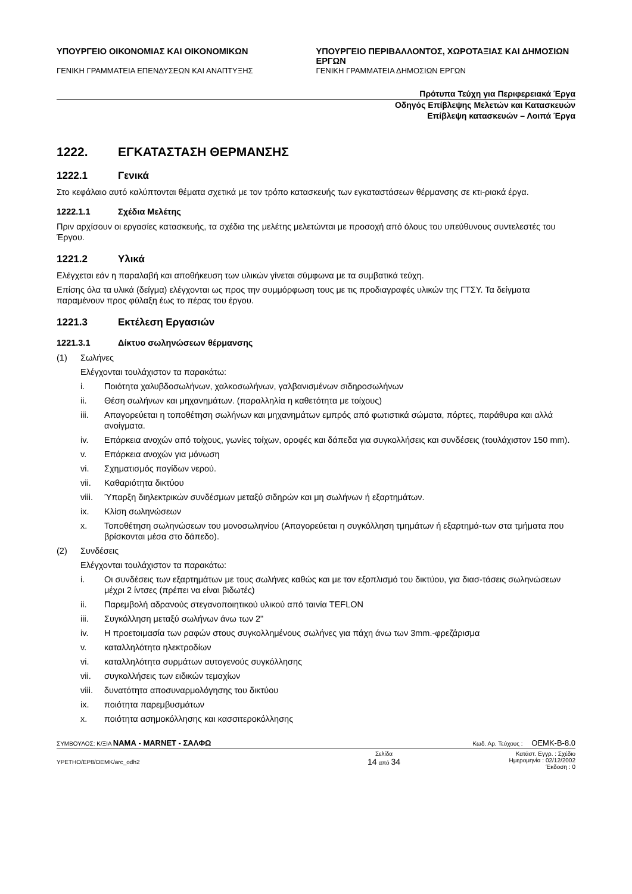ΥΠΟΥΡΓΕΙΟ ΟΙΚΟΝΟΜΙΑΣ ΚΑΙ ΟΙΚΟΝΟΜΙΚΩΝ
ΓΕΝΙΚΗ ΓΡΑΜΜΑΤΕΙΑ ΕΠΕΝΔΥΣΕΩΝ ΚΑΙ ΑΝΑΠΤΥΞΗΣ
ΥΠΟΥΡΓΕΙΟ ΠΕΡΙΒΑΛΛΟΝΤΟΣ, ΧΩΡΟΤΑΞΙΑΣ ΚΑΙ ΔΗΜΟΣΙΩΝ ΕΡΓΩΝ
ΓΕΝΙΚΗ ΓΡΑΜΜΑΤΕΙΑ ΔΗΜΟΣΙΩΝ ΕΡΓΩΝ
Πρότυπα Τεύχη για Περιφερειακά Έργα
Οδηγός Επίβλεψης Μελετών και Κατασκευών
Επίβλεψη κατασκευών – Λοιπά Έργα
1222. ΕΓΚΑΤΑΣΤΑΣΗ ΘΕΡΜΑΝΣΗΣ
1222.1 Γενικά
Στο κεφάλαιο αυτό καλύπτονται θέματα σχετικά με τον τρόπο κατασκευής των εγκαταστάσεων θέρμανσης σε κτι-ριακά έργα.
1222.1.1 Σχέδια Μελέτης
Πριν αρχίσουν οι εργασίες κατασκευής, τα σχέδια της μελέτης μελετώνται με προσοχή από όλους του υπεύθυνους συντελεστές του Έργου.
1221.2 Υλικά
Ελέγχεται εάν η παραλαβή και αποθήκευση των υλικών γίνεται σύμφωνα με τα συμβατικά τεύχη.
Επίσης όλα τα υλικά (δείγμα) ελέγχονται ως προς την συμμόρφωση τους με τις προδιαγραφές υλικών της ΓΤΣΥ. Τα δείγματα παραμένουν προς φύλαξη έως το πέρας του έργου.
1221.3 Εκτέλεση Εργασιών
1221.3.1 Δίκτυο σωληνώσεων θέρμανσης
(1) Σωλήνες
Ελέγχονται τουλάχιστον τα παρακάτω:
i. Ποιότητα χαλυβδοσωλήνων, χαλκοσωλήνων, γαλβανισμένων σιδηροσωλήνων
ii. Θέση σωλήνων και μηχανημάτων. (παραλληλία η καθετότητα με τοίχους)
iii. Απαγορεύεται η τοποθέτηση σωλήνων και μηχανημάτων εμπρός από φωτιστικά σώματα, πόρτες, παράθυρα και αλλά ανοίγματα.
iv. Επάρκεια ανοχών από τοίχους, γωνίες τοίχων, οροφές και δάπεδα για συγκολλήσεις και συνδέσεις (τουλάχιστον 150 mm).
v. Επάρκεια ανοχών για μόνωση
vi. Σχηματισμός παγίδων νερού.
vii. Καθαριότητα δικτύου
viii. Ύπαρξη διηλεκτρικών συνδέσμων μεταξύ σιδηρών και μη σωλήνων ή εξαρτημάτων.
ix. Κλίση σωληνώσεων
x. Τοποθέτηση σωληνώσεων του μονοσωληνίου (Απαγορεύεται η συγκόλληση τμημάτων ή εξαρτημά-των στα τμήματα που βρίσκονται μέσα στο δάπεδο).
(2) Συνδέσεις
Ελέγχονται τουλάχιστον τα παρακάτω:
i. Οι συνδέσεις των εξαρτημάτων με τους σωλήνες καθώς και με τον εξοπλισμό του δικτύου, για διασ-τάσεις σωληνώσεων μέχρι 2 ίντσες (πρέπει να είναι βιδωτές)
ii. Παρεμβολή αδρανούς στεγανοποιητικού υλικού από ταινία TEFLON
iii. Συγκόλληση μεταξύ σωλήνων άνω των 2"
iv. Η προετοιμασία των ραφών στους συγκολλημένους σωλήνες για πάχη άνω των 3mm.-φρεζάρισμα
v. καταλληλότητα ηλεκτροδίων
vi. καταλληλότητα συρμάτων αυτογενούς συγκόλλησης
vii. συγκολλήσεις των ειδικών τεμαχίων
viii. δυνατότητα αποσυναρμολόγησης του δικτύου
ix. ποιότητα παρεμβυσμάτων
x. ποιότητα ασημοκόλλησης και κασσιτεροκόλλησης
ΣΥΜΒΟΥΛΟΣ: Κ/ΞΙΑ ΝΑΜΑ - MARNET - ΣΑΛΦΩ Κωδ. Αρ. Τεύχους : OEMK-B-8.0
YPETHO/EP8/OEMK/arc_odh2 Σελίδα
14 από 34 Κατάστ. Εγγρ. : Σχέδιο
Ημερομηνία : 02/12/2002
Έκδοση : 0